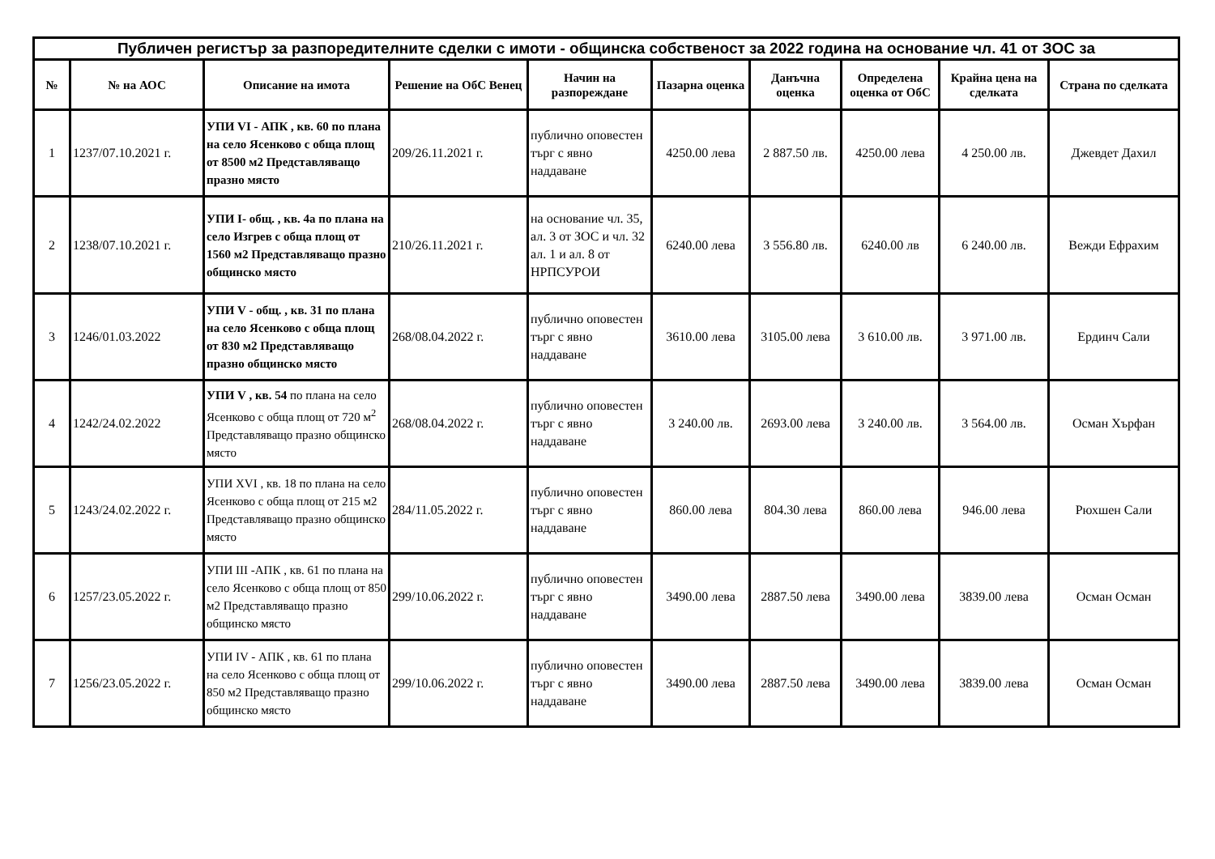| Публичен регистър за разпоредителните сделки с имоти - общинска собственост за 2022 година на основание чл. 41 от ЗОС за | | | | | | | | | |
| --- | --- | --- | --- | --- | --- | --- | --- | --- | --- |
| № | № на АОС | Описание на имота | Решение на ОбС Венец | Начин на разпореждане | Пазарна оценка | Данъчна оценка | Определена оценка от ОбС | Крайна цена на сделката | Страна по сделката |
| 1 | 1237/07.10.2021 г. | УПИ VI - АПК , кв. 60 по плана на село Ясенково с обща площ от 8500 м2 Представляващо празно място | 209/26.11.2021 г. | публично оповестен търг с явно наддаване | 4250.00 лева | 2 887.50 лв. | 4250.00 лева | 4 250.00 лв. | Джевдет Дахил |
| 2 | 1238/07.10.2021 г. | УПИ I- общ. , кв. 4а по плана на село Изгрев с обща площ от 1560 м2 Представляващо празно общинско място | 210/26.11.2021 г. | на основание чл. 35, ал. 3 от ЗОС и чл. 32 ал. 1 и ал. 8 от НРПСУРОИ | 6240.00 лева | 3 556.80 лв. | 6240.00 лв | 6 240.00 лв. | Вежди Ефрахим |
| 3 | 1246/01.03.2022 | УПИ V - общ. , кв. 31 по плана на село Ясенково с обща площ от 830 м2 Представляващо празно общинско място | 268/08.04.2022 г. | публично оповестен търг с явно наддаване | 3610.00 лева | 3105.00 лева | 3 610.00 лв. | 3 971.00 лв. | Ердинч Сали |
| 4 | 1242/24.02.2022 | УПИ V , кв. 54 по плана на село Ясенково с обща площ от 720 м<sup>2</sup> Представляващо празно общинско място | 268/08.04.2022 г. | публично оповестен търг с явно наддаване | 3 240.00 лв. | 2693.00 лева | 3 240.00 лв. | 3 564.00 лв. | Осман Хърфан |
| 5 | 1243/24.02.2022 г. | УПИ XVI , кв. 18 по плана на село Ясенково с обща площ от 215 м2 Представляващо празно общинско място | 284/11.05.2022 г. | публично оповестен търг с явно наддаване | 860.00 лева | 804.30 лева | 860.00 лева | 946.00 лева | Рюхшен Сали |
| 6 | 1257/23.05.2022 г. | УПИ III -АПК , кв. 61 по плана на село Ясенково с обща площ от 850 м2 Представляващо празно общинско място | 299/10.06.2022 г. | публично оповестен търг с явно наддаване | 3490.00 лева | 2887.50 лева | 3490.00 лева | 3839.00 лева | Осман Осман |
| 7 | 1256/23.05.2022 г. | УПИ IV - АПК , кв. 61 по плана на село Ясенково с обща площ от 850 м2 Представляващо празно общинско място | 299/10.06.2022 г. | публично оповестен търг с явно наддаване | 3490.00 лева | 2887.50 лева | 3490.00 лева | 3839.00 лева | Осман Осман |